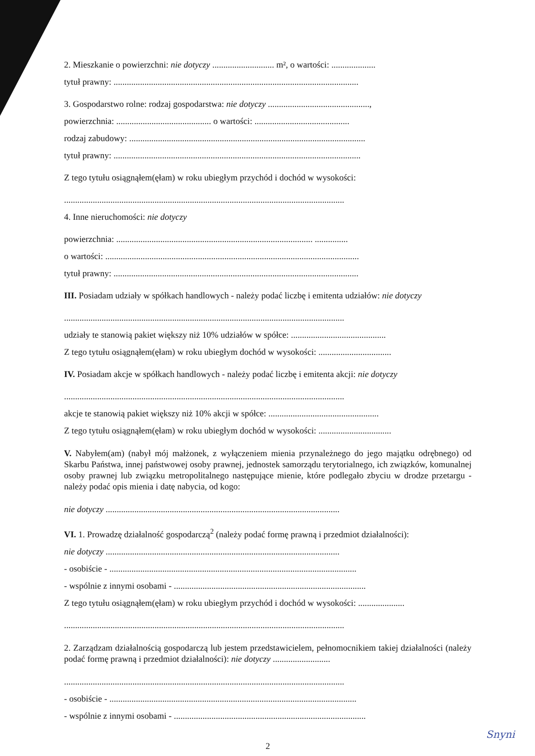2. Mieszkanie o powierzchni: nie dotyczy ............................ m², o wartości: ....................
tytuł prawny: ...............................................................................................................
3. Gospodarstwo rolne: rodzaj gospodarstwa: nie dotyczy ..............................................,
powierzchnia: ........................................... o wartości: ...........................................
rodzaj zabudowy: ...........................................................................................................
tytuł prawny: ................................................................................................................
Z tego tytułu osiągnąłem(ęłam) w roku ubiegłym przychód i dochód w wysokości:
...............................................................................................................................
4. Inne nieruchomości: nie dotyczy
powierzchnia: ......................................................................................... ...............
o wartości: ...................................................................................................................
tytuł prawny: ...............................................................................................................
III. Posiadam udziały w spółkach handlowych - należy podać liczbę i emitenta udziałów: nie dotyczy
...............................................................................................................................
udziały te stanowią pakiet większy niż 10% udziałów w spółce: ...........................................
Z tego tytułu osiągnąłem(ęłam) w roku ubiegłym dochód w wysokości: .................................
IV. Posiadam akcje w spółkach handlowych - należy podać liczbę i emitenta akcji: nie dotyczy
...............................................................................................................................
akcje te stanowią pakiet większy niż 10% akcji w spółce: ..................................................
Z tego tytułu osiągnąłem(ęłam) w roku ubiegłym dochód w wysokości: .................................
V. Nabyłem(am) (nabył mój małżonek, z wyłączeniem mienia przynależnego do jego majątku odrębnego) od Skarbu Państwa, innej państwowej osoby prawnej, jednostek samorządu terytorialnego, ich związków, komunalnej osoby prawnej lub związku metropolitalnego następujące mienie, które podlegało zbyciu w drodze przetargu - należy podać opis mienia i datę nabycia, od kogo:
nie dotyczy ..........................................................................................................
VI. 1. Prowadzę działalność gospodarczą<sup>2</sup> (należy podać formę prawną i przedmiot działalności):
nie dotyczy ..........................................................................................................
- osobiście - ................................................................................................................
- wspólnie z innymi osobami - .......................................................................................
Z tego tytułu osiągnąłem(ęłam) w roku ubiegłym przychód i dochód w wysokości: .....................
...............................................................................................................................
2. Zarządzam działalnością gospodarczą lub jestem przedstawicielem, pełnomocnikiem takiej działalności (należy podać formę prawną i przedmiot działalności): nie dotyczy ..........................
...............................................................................................................................
- osobiście - ................................................................................................................
- wspólnie z innymi osobami - .......................................................................................
2
Snyni